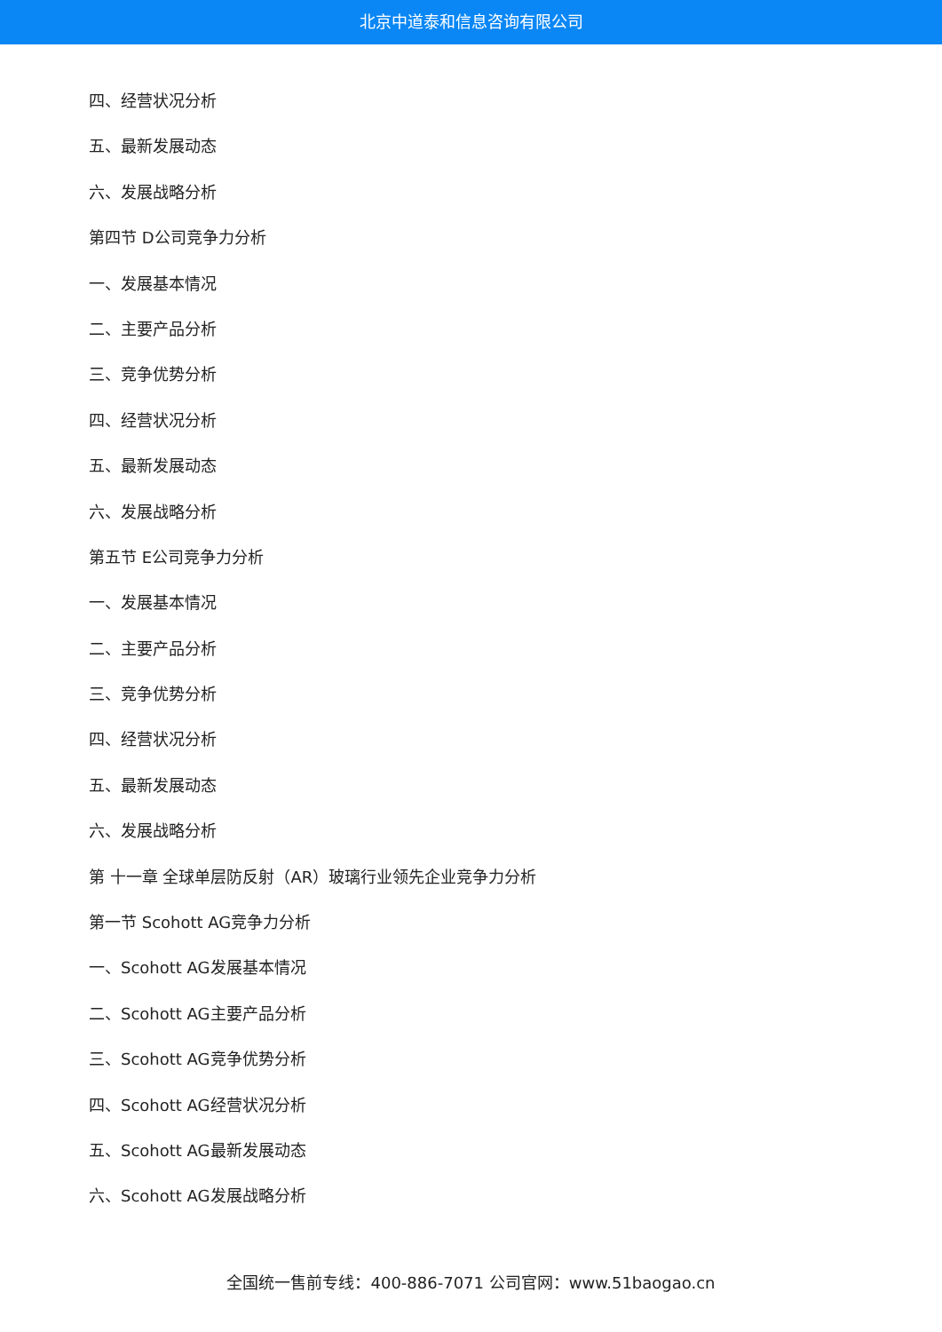北京中道泰和信息咨询有限公司
四、经营状况分析
五、最新发展动态
六、发展战略分析
第四节 D公司竞争力分析
一、发展基本情况
二、主要产品分析
三、竞争优势分析
四、经营状况分析
五、最新发展动态
六、发展战略分析
第五节 E公司竞争力分析
一、发展基本情况
二、主要产品分析
三、竞争优势分析
四、经营状况分析
五、最新发展动态
六、发展战略分析
第 十一章 全球单层防反射（AR）玻璃行业领先企业竞争力分析
第一节 Scohott AG竞争力分析
一、Scohott AG发展基本情况
二、Scohott AG主要产品分析
三、Scohott AG竞争优势分析
四、Scohott AG经营状况分析
五、Scohott AG最新发展动态
六、Scohott AG发展战略分析
全国统一售前专线：400-886-7071 公司官网：www.51baogao.cn